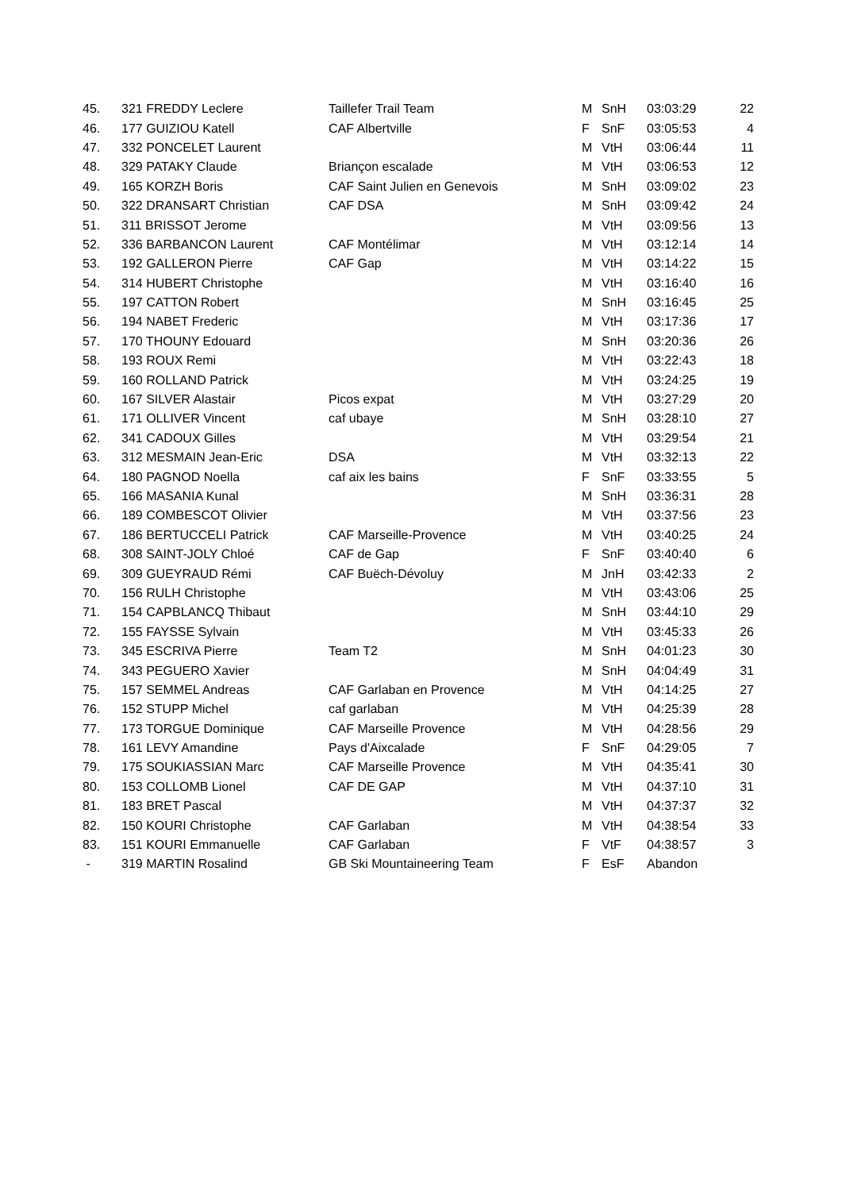| 45. | 321 FREDDY Leclere | Taillefer Trail Team | M | SnH | 03:03:29 | 22 |
| 46. | 177 GUIZIOU Katell | CAF Albertville | F | SnF | 03:05:53 | 4 |
| 47. | 332 PONCELET Laurent | | M | VtH | 03:06:44 | 11 |
| 48. | 329 PATAKY Claude | Briançon escalade | M | VtH | 03:06:53 | 12 |
| 49. | 165 KORZH Boris | CAF Saint Julien en Genevois | M | SnH | 03:09:02 | 23 |
| 50. | 322 DRANSART Christian | CAF DSA | M | SnH | 03:09:42 | 24 |
| 51. | 311 BRISSOT Jerome | | M | VtH | 03:09:56 | 13 |
| 52. | 336 BARBANCON Laurent | CAF Montélimar | M | VtH | 03:12:14 | 14 |
| 53. | 192 GALLERON Pierre | CAF Gap | M | VtH | 03:14:22 | 15 |
| 54. | 314 HUBERT Christophe | | M | VtH | 03:16:40 | 16 |
| 55. | 197 CATTON Robert | | M | SnH | 03:16:45 | 25 |
| 56. | 194 NABET Frederic | | M | VtH | 03:17:36 | 17 |
| 57. | 170 THOUNY Edouard | | M | SnH | 03:20:36 | 26 |
| 58. | 193 ROUX Remi | | M | VtH | 03:22:43 | 18 |
| 59. | 160 ROLLAND Patrick | | M | VtH | 03:24:25 | 19 |
| 60. | 167 SILVER Alastair | Picos expat | M | VtH | 03:27:29 | 20 |
| 61. | 171 OLLIVER Vincent | caf ubaye | M | SnH | 03:28:10 | 27 |
| 62. | 341 CADOUX Gilles | | M | VtH | 03:29:54 | 21 |
| 63. | 312 MESMAIN Jean-Eric | DSA | M | VtH | 03:32:13 | 22 |
| 64. | 180 PAGNOD Noella | caf aix les bains | F | SnF | 03:33:55 | 5 |
| 65. | 166 MASANIA Kunal | | M | SnH | 03:36:31 | 28 |
| 66. | 189 COMBESCOT Olivier | | M | VtH | 03:37:56 | 23 |
| 67. | 186 BERTUCCELI Patrick | CAF Marseille-Provence | M | VtH | 03:40:25 | 24 |
| 68. | 308 SAINT-JOLY Chloé | CAF de Gap | F | SnF | 03:40:40 | 6 |
| 69. | 309 GUEYRAUD Rémi | CAF Buëch-Dévoluy | M | JnH | 03:42:33 | 2 |
| 70. | 156 RULH Christophe | | M | VtH | 03:43:06 | 25 |
| 71. | 154 CAPBLANCQ Thibaut | | M | SnH | 03:44:10 | 29 |
| 72. | 155 FAYSSE Sylvain | | M | VtH | 03:45:33 | 26 |
| 73. | 345 ESCRIVA Pierre | Team T2 | M | SnH | 04:01:23 | 30 |
| 74. | 343 PEGUERO Xavier | | M | SnH | 04:04:49 | 31 |
| 75. | 157 SEMMEL Andreas | CAF Garlaban en Provence | M | VtH | 04:14:25 | 27 |
| 76. | 152 STUPP Michel | caf garlaban | M | VtH | 04:25:39 | 28 |
| 77. | 173 TORGUE Dominique | CAF Marseille Provence | M | VtH | 04:28:56 | 29 |
| 78. | 161 LEVY Amandine | Pays d'Aixcalade | F | SnF | 04:29:05 | 7 |
| 79. | 175 SOUKIASSIAN Marc | CAF Marseille Provence | M | VtH | 04:35:41 | 30 |
| 80. | 153 COLLOMB Lionel | CAF DE GAP | M | VtH | 04:37:10 | 31 |
| 81. | 183 BRET Pascal | | M | VtH | 04:37:37 | 32 |
| 82. | 150 KOURI Christophe | CAF Garlaban | M | VtH | 04:38:54 | 33 |
| 83. | 151 KOURI Emmanuelle | CAF Garlaban | F | VtF | 04:38:57 | 3 |
| - | 319 MARTIN Rosalind | GB Ski Mountaineering Team | F | EsF | Abandon | |